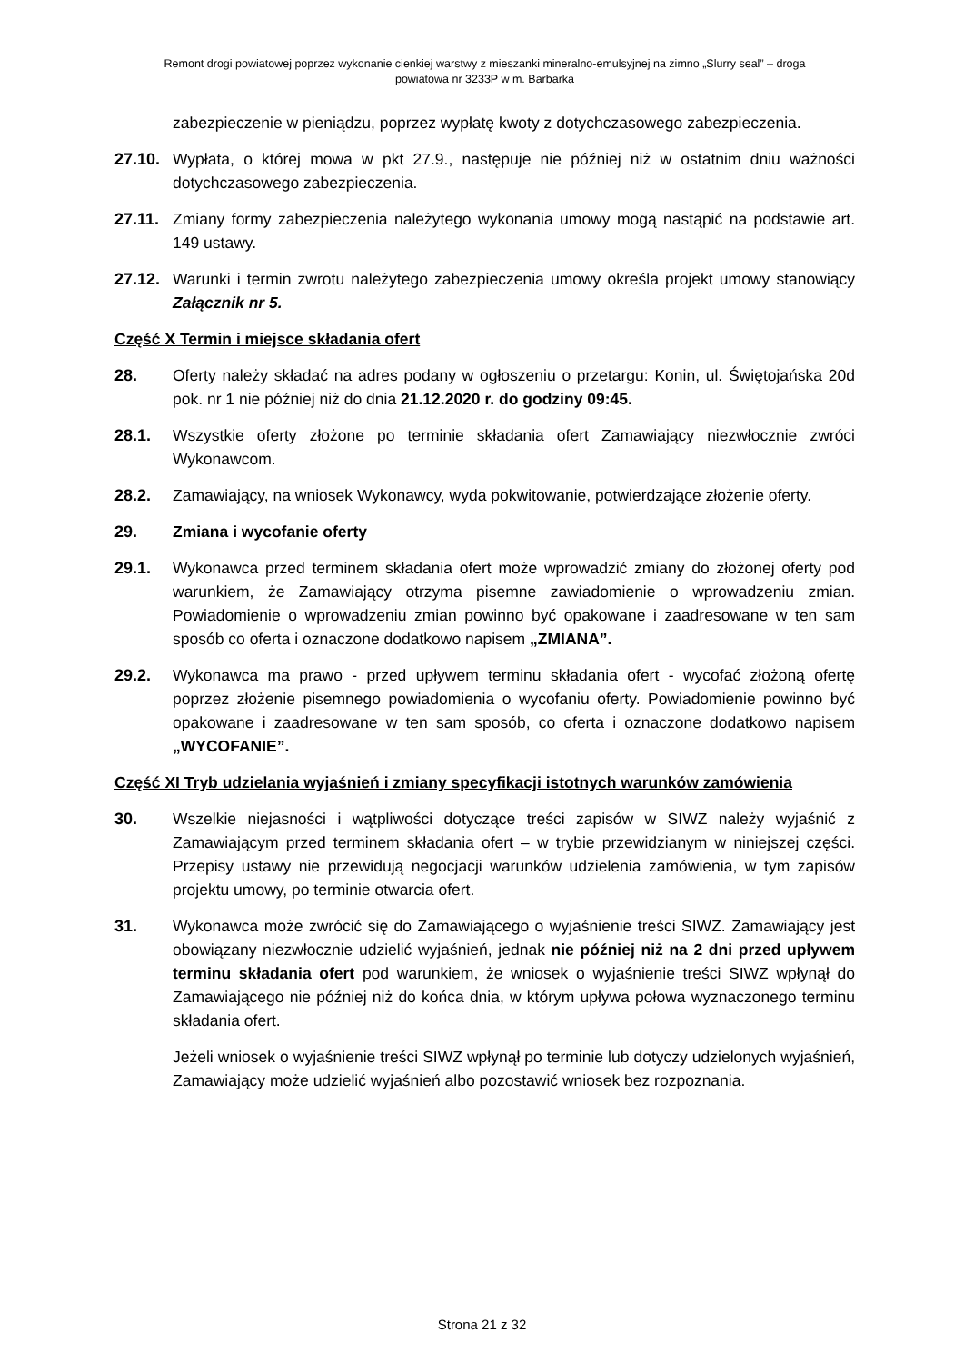Remont drogi powiatowej poprzez wykonanie cienkiej warstwy z mieszanki mineralno-emulsyjnej na zimno „Slurry seal” – droga
powiatowa nr 3233P w m. Barbarka
zabezpieczenie w pieniądzu, poprzez wypłatę kwoty z dotychczasowego zabezpieczenia.
27.10. Wypłata, o której mowa w pkt 27.9., następuje nie później niż w ostatnim dniu ważności dotychczasowego zabezpieczenia.
27.11. Zmiany formy zabezpieczenia należytego wykonania umowy mogą nastąpić na podstawie art. 149 ustawy.
27.12. Warunki i termin zwrotu należytego zabezpieczenia umowy określa projekt umowy stanowiący Załącznik nr 5.
Część X Termin i miejsce składania ofert
28. Oferty należy składać na adres podany w ogłoszeniu o przetargu: Konin, ul. Świętojańska 20d pok. nr 1 nie później niż do dnia 21.12.2020 r. do godziny 09:45.
28.1. Wszystkie oferty złożone po terminie składania ofert Zamawiający niezwłocznie zwróci Wykonawcom.
28.2. Zamawiający, na wniosek Wykonawcy, wyda pokwitowanie, potwierdzające złożenie oferty.
29. Zmiana i wycofanie oferty
29.1. Wykonawca przed terminem składania ofert może wprowadzić zmiany do złożonej oferty pod warunkiem, że Zamawiający otrzyma pisemne zawiadomienie o wprowadzeniu zmian. Powiadomienie o wprowadzeniu zmian powinno być opakowane i zaadresowane w ten sam sposób co oferta i oznaczone dodatkowo napisem „ZMIANA”.
29.2. Wykonawca ma prawo - przed upływem terminu składania ofert - wycofać złożoną ofertę poprzez złożenie pisemnego powiadomienia o wycofaniu oferty. Powiadomienie powinno być opakowane i zaadresowane w ten sam sposób, co oferta i oznaczone dodatkowo napisem „WYCOFANIE”.
Część XI Tryb udzielania wyjaśnień i zmiany specyfikacji istotnych warunków zamówienia
30. Wszelkie niejasności i wątpliwości dotyczące treści zapisów w SIWZ należy wyjaśnić z Zamawiającym przed terminem składania ofert – w trybie przewidzianym w niniejszej części. Przepisy ustawy nie przewidują negocjacji warunków udzielenia zamówienia, w tym zapisów projektu umowy, po terminie otwarcia ofert.
31. Wykonawca może zwrócić się do Zamawiającego o wyjaśnienie treści SIWZ. Zamawiający jest obowiązany niezwłocznie udzielić wyjaśnień, jednak nie później niż na 2 dni przed upływem terminu składania ofert pod warunkiem, że wniosek o wyjaśnienie treści SIWZ wpłynął do Zamawiającego nie później niż do końca dnia, w którym upływa połowa wyznaczonego terminu składania ofert.
Jeżeli wniosek o wyjaśnienie treści SIWZ wpłynął po terminie lub dotyczy udzielonych wyjaśnień, Zamawiający może udzielić wyjaśnień albo pozostawić wniosek bez rozpoznania.
Strona 21 z 32